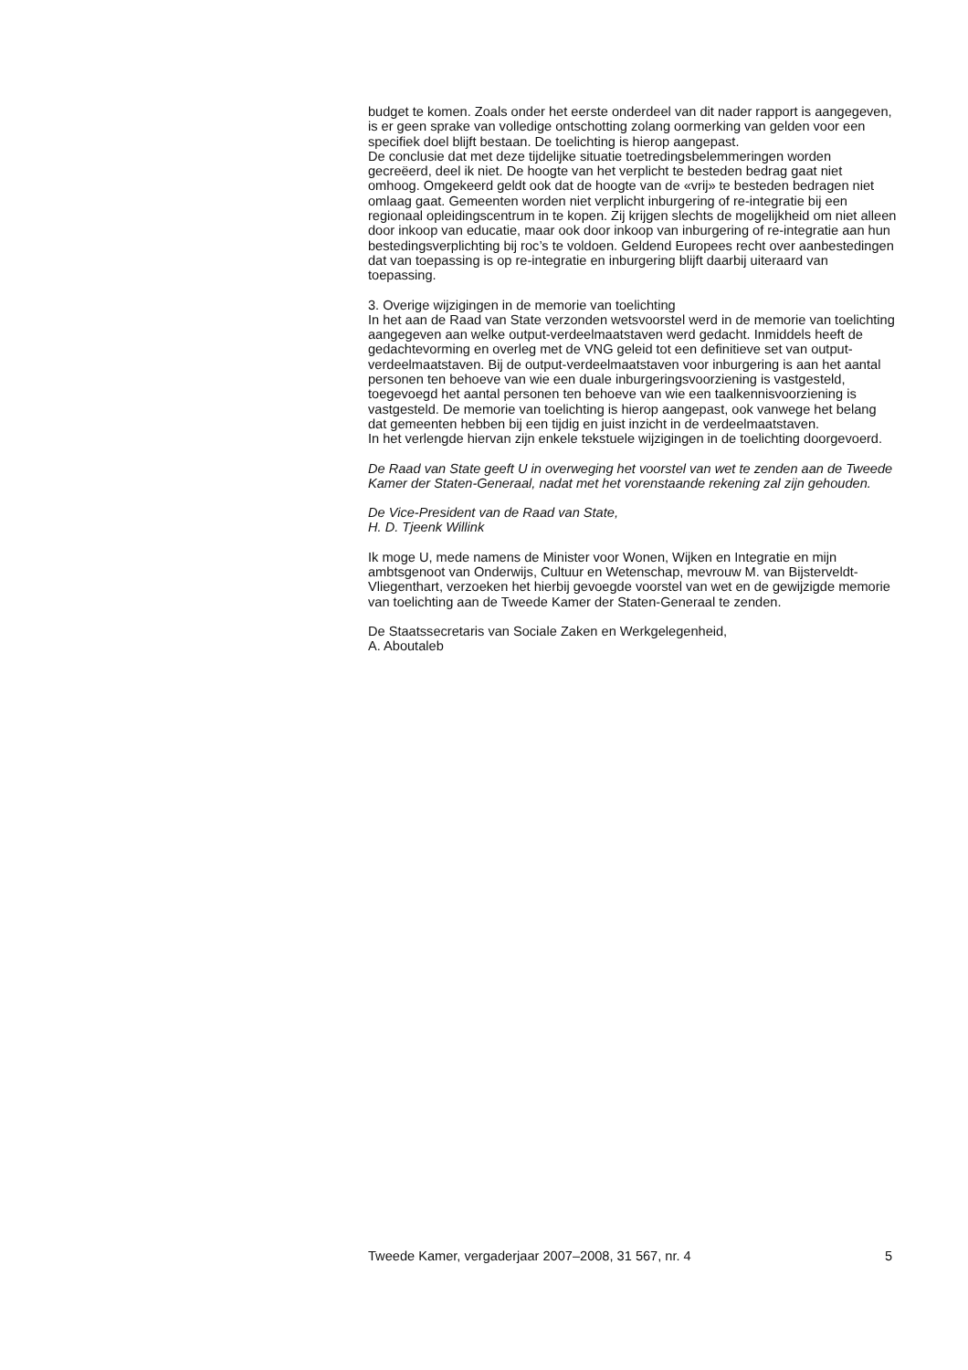budget te komen. Zoals onder het eerste onderdeel van dit nader rapport is aangegeven, is er geen sprake van volledige ontschotting zolang oormerking van gelden voor een specifiek doel blijft bestaan. De toelichting is hierop aangepast.
De conclusie dat met deze tijdelijke situatie toetredingsbelemmeringen worden gecreëerd, deel ik niet. De hoogte van het verplicht te besteden bedrag gaat niet omhoog. Omgekeerd geldt ook dat de hoogte van de «vrij» te besteden bedragen niet omlaag gaat. Gemeenten worden niet verplicht inburgering of re-integratie bij een regionaal opleidingscentrum in te kopen. Zij krijgen slechts de mogelijkheid om niet alleen door inkoop van educatie, maar ook door inkoop van inburgering of re-integratie aan hun bestedingsverplichting bij roc’s te voldoen. Geldend Europees recht over aanbestedingen dat van toepassing is op re-integratie en inburgering blijft daarbij uiteraard van toepassing.
3. Overige wijzigingen in de memorie van toelichting
In het aan de Raad van State verzonden wetsvoorstel werd in de memorie van toelichting aangegeven aan welke output-verdeelmaatstaven werd gedacht. Inmiddels heeft de gedachtevorming en overleg met de VNG geleid tot een definitieve set van output-verdeelmaatstaven. Bij de output-verdeelmaatstaven voor inburgering is aan het aantal personen ten behoeve van wie een duale inburgeringsvoorziening is vastgesteld, toegevoegd het aantal personen ten behoeve van wie een taalkennisvoorziening is vastgesteld. De memorie van toelichting is hierop aangepast, ook vanwege het belang dat gemeenten hebben bij een tijdig en juist inzicht in de verdeelmaatstaven.
In het verlengde hiervan zijn enkele tekstuele wijzigingen in de toelichting doorgevoerd.
De Raad van State geeft U in overweging het voorstel van wet te zenden aan de Tweede Kamer der Staten-Generaal, nadat met het vorenstaande rekening zal zijn gehouden.
De Vice-President van de Raad van State,
H. D. Tjeenk Willink
Ik moge U, mede namens de Minister voor Wonen, Wijken en Integratie en mijn ambtsgenoot van Onderwijs, Cultuur en Wetenschap, mevrouw M. van Bijsterveldt-Vliegenthart, verzoeken het hierbij gevoegde voorstel van wet en de gewijzigde memorie van toelichting aan de Tweede Kamer der Staten-Generaal te zenden.
De Staatssecretaris van Sociale Zaken en Werkgelegenheid,
A. Aboutaleb
Tweede Kamer, vergaderjaar 2007–2008, 31 567, nr. 4 5